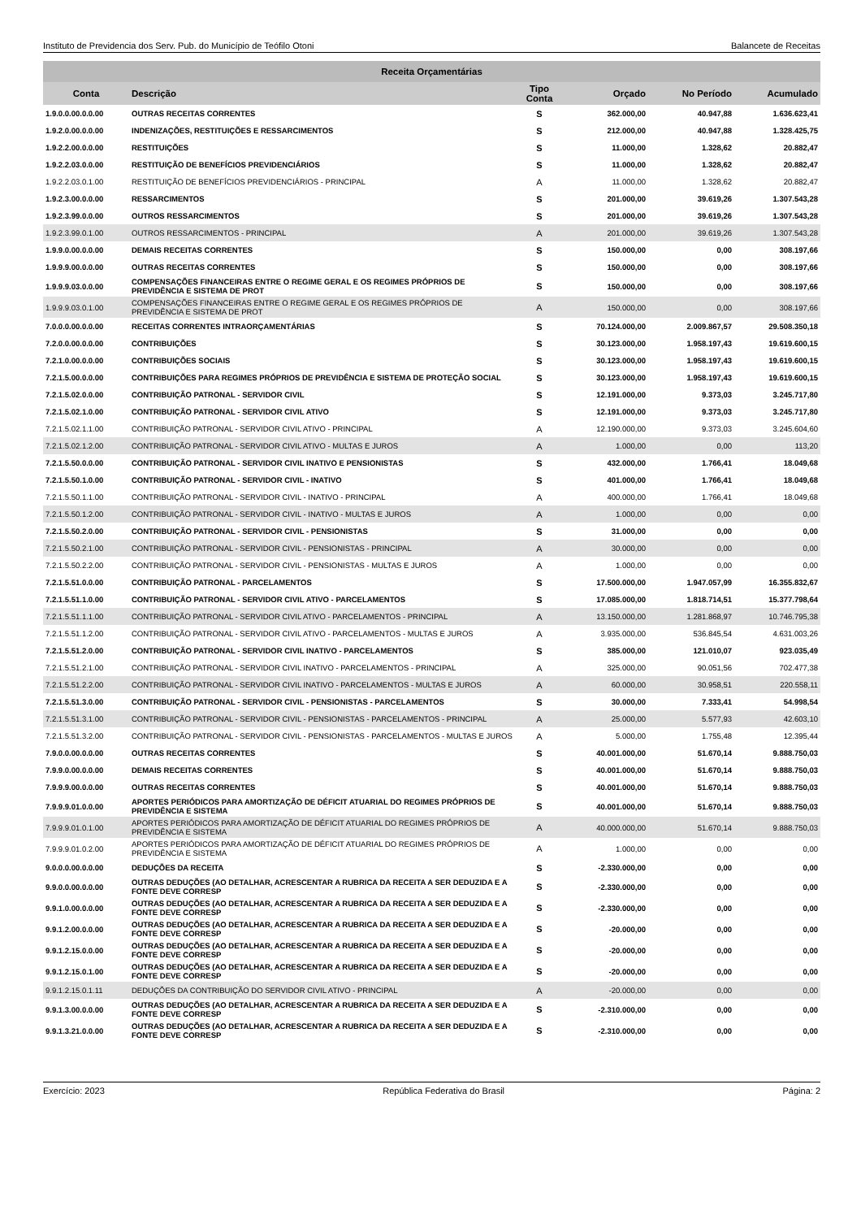Instituto de Previdencia dos Serv. Pub. do Município de Teófilo Otoni Balancete de Receitas
| Receita Orçamentárias | | | | | |
| --- | --- | --- | --- | --- | --- |
| Conta | Descrição | Tipo Conta | Orçado | No Período | Acumulado |
| 1.9.0.0.00.0.0.00 | OUTRAS RECEITAS CORRENTES | S | 362.000,00 | 40.947,88 | 1.636.623,41 |
| 1.9.2.0.00.0.0.00 | INDENIZAÇÕES, RESTITUIÇÕES E RESSARCIMENTOS | S | 212.000,00 | 40.947,88 | 1.328.425,75 |
| 1.9.2.2.00.0.0.00 | RESTITUIÇÕES | S | 11.000,00 | 1.328,62 | 20.882,47 |
| 1.9.2.2.03.0.0.00 | RESTITUIÇÃO DE BENEFÍCIOS PREVIDENCIÁRIOS | S | 11.000,00 | 1.328,62 | 20.882,47 |
| 1.9.2.2.03.0.1.00 | RESTITUIÇÃO DE BENEFÍCIOS PREVIDENCIÁRIOS - PRINCIPAL | A | 11.000,00 | 1.328,62 | 20.882,47 |
| 1.9.2.3.00.0.0.00 | RESSARCIMENTOS | S | 201.000,00 | 39.619,26 | 1.307.543,28 |
| 1.9.2.3.99.0.0.00 | OUTROS RESSARCIMENTOS | S | 201.000,00 | 39.619,26 | 1.307.543,28 |
| 1.9.2.3.99.0.1.00 | OUTROS RESSARCIMENTOS - PRINCIPAL | A | 201.000,00 | 39.619,26 | 1.307.543,28 |
| 1.9.9.0.00.0.0.00 | DEMAIS RECEITAS CORRENTES | S | 150.000,00 | 0,00 | 308.197,66 |
| 1.9.9.9.00.0.0.00 | OUTRAS RECEITAS CORRENTES | S | 150.000,00 | 0,00 | 308.197,66 |
| 1.9.9.9.03.0.0.00 | COMPENSAÇÕES FINANCEIRAS ENTRE O REGIME GERAL E OS REGIMES PRÓPRIOS DE PREVIDÊNCIA E SISTEMA DE PROT | S | 150.000,00 | 0,00 | 308.197,66 |
| 1.9.9.9.03.0.1.00 | COMPENSAÇÕES FINANCEIRAS ENTRE O REGIME GERAL E OS REGIMES PRÓPRIOS DE PREVIDÊNCIA E SISTEMA DE PROT | A | 150.000,00 | 0,00 | 308.197,66 |
| 7.0.0.0.00.0.0.00 | RECEITAS CORRENTES INTRAORÇAMENTÁRIAS | S | 70.124.000,00 | 2.009.867,57 | 29.508.350,18 |
| 7.2.0.0.00.0.0.00 | CONTRIBUIÇÕES | S | 30.123.000,00 | 1.958.197,43 | 19.619.600,15 |
| 7.2.1.0.00.0.0.00 | CONTRIBUIÇÕES SOCIAIS | S | 30.123.000,00 | 1.958.197,43 | 19.619.600,15 |
| 7.2.1.5.00.0.0.00 | CONTRIBUIÇÕES PARA REGIMES PRÓPRIOS DE PREVIDÊNCIA E SISTEMA DE PROTEÇÃO SOCIAL | S | 30.123.000,00 | 1.958.197,43 | 19.619.600,15 |
| 7.2.1.5.02.0.0.00 | CONTRIBUIÇÃO PATRONAL - SERVIDOR CIVIL | S | 12.191.000,00 | 9.373,03 | 3.245.717,80 |
| 7.2.1.5.02.1.0.00 | CONTRIBUIÇÃO PATRONAL - SERVIDOR CIVIL ATIVO | S | 12.191.000,00 | 9.373,03 | 3.245.717,80 |
| 7.2.1.5.02.1.1.00 | CONTRIBUIÇÃO PATRONAL - SERVIDOR CIVIL ATIVO - PRINCIPAL | A | 12.190.000,00 | 9.373,03 | 3.245.604,60 |
| 7.2.1.5.02.1.2.00 | CONTRIBUIÇÃO PATRONAL - SERVIDOR CIVIL ATIVO - MULTAS E JUROS | A | 1.000,00 | 0,00 | 113,20 |
| 7.2.1.5.50.0.0.00 | CONTRIBUIÇÃO PATRONAL - SERVIDOR CIVIL INATIVO E PENSIONISTAS | S | 432.000,00 | 1.766,41 | 18.049,68 |
| 7.2.1.5.50.1.0.00 | CONTRIBUIÇÃO PATRONAL - SERVIDOR CIVIL - INATIVO | S | 401.000,00 | 1.766,41 | 18.049,68 |
| 7.2.1.5.50.1.1.00 | CONTRIBUIÇÃO PATRONAL - SERVIDOR CIVIL - INATIVO - PRINCIPAL | A | 400.000,00 | 1.766,41 | 18.049,68 |
| 7.2.1.5.50.1.2.00 | CONTRIBUIÇÃO PATRONAL - SERVIDOR CIVIL - INATIVO - MULTAS E JUROS | A | 1.000,00 | 0,00 | 0,00 |
| 7.2.1.5.50.2.0.00 | CONTRIBUIÇÃO PATRONAL - SERVIDOR CIVIL - PENSIONISTAS | S | 31.000,00 | 0,00 | 0,00 |
| 7.2.1.5.50.2.1.00 | CONTRIBUIÇÃO PATRONAL - SERVIDOR CIVIL - PENSIONISTAS - PRINCIPAL | A | 30.000,00 | 0,00 | 0,00 |
| 7.2.1.5.50.2.2.00 | CONTRIBUIÇÃO PATRONAL - SERVIDOR CIVIL - PENSIONISTAS - MULTAS E JUROS | A | 1.000,00 | 0,00 | 0,00 |
| 7.2.1.5.51.0.0.00 | CONTRIBUIÇÃO PATRONAL - PARCELAMENTOS | S | 17.500.000,00 | 1.947.057,99 | 16.355.832,67 |
| 7.2.1.5.51.1.0.00 | CONTRIBUIÇÃO PATRONAL - SERVIDOR CIVIL ATIVO - PARCELAMENTOS | S | 17.085.000,00 | 1.818.714,51 | 15.377.798,64 |
| 7.2.1.5.51.1.1.00 | CONTRIBUIÇÃO PATRONAL - SERVIDOR CIVIL ATIVO - PARCELAMENTOS - PRINCIPAL | A | 13.150.000,00 | 1.281.868,97 | 10.746.795,38 |
| 7.2.1.5.51.1.2.00 | CONTRIBUIÇÃO PATRONAL - SERVIDOR CIVIL ATIVO - PARCELAMENTOS - MULTAS E JUROS | A | 3.935.000,00 | 536.845,54 | 4.631.003,26 |
| 7.2.1.5.51.2.0.00 | CONTRIBUIÇÃO PATRONAL - SERVIDOR CIVIL INATIVO - PARCELAMENTOS | S | 385.000,00 | 121.010,07 | 923.035,49 |
| 7.2.1.5.51.2.1.00 | CONTRIBUIÇÃO PATRONAL - SERVIDOR CIVIL INATIVO - PARCELAMENTOS - PRINCIPAL | A | 325.000,00 | 90.051,56 | 702.477,38 |
| 7.2.1.5.51.2.2.00 | CONTRIBUIÇÃO PATRONAL - SERVIDOR CIVIL INATIVO - PARCELAMENTOS - MULTAS E JUROS | A | 60.000,00 | 30.958,51 | 220.558,11 |
| 7.2.1.5.51.3.0.00 | CONTRIBUIÇÃO PATRONAL - SERVIDOR CIVIL - PENSIONISTAS - PARCELAMENTOS | S | 30.000,00 | 7.333,41 | 54.998,54 |
| 7.2.1.5.51.3.1.00 | CONTRIBUIÇÃO PATRONAL - SERVIDOR CIVIL - PENSIONISTAS - PARCELAMENTOS - PRINCIPAL | A | 25.000,00 | 5.577,93 | 42.603,10 |
| 7.2.1.5.51.3.2.00 | CONTRIBUIÇÃO PATRONAL - SERVIDOR CIVIL - PENSIONISTAS - PARCELAMENTOS - MULTAS E JUROS | A | 5.000,00 | 1.755,48 | 12.395,44 |
| 7.9.0.0.00.0.0.00 | OUTRAS RECEITAS CORRENTES | S | 40.001.000,00 | 51.670,14 | 9.888.750,03 |
| 7.9.9.0.00.0.0.00 | DEMAIS RECEITAS CORRENTES | S | 40.001.000,00 | 51.670,14 | 9.888.750,03 |
| 7.9.9.9.00.0.0.00 | OUTRAS RECEITAS CORRENTES | S | 40.001.000,00 | 51.670,14 | 9.888.750,03 |
| 7.9.9.9.01.0.0.00 | APORTES PERIÓDICOS PARA AMORTIZAÇÃO DE DÉFICIT ATUARIAL DO REGIMES PRÓPRIOS DE PREVIDÊNCIA E SISTEMA | S | 40.001.000,00 | 51.670,14 | 9.888.750,03 |
| 7.9.9.9.01.0.1.00 | APORTES PERIÓDICOS PARA AMORTIZAÇÃO DE DÉFICIT ATUARIAL DO REGIMES PRÓPRIOS DE PREVIDÊNCIA E SISTEMA | A | 40.000.000,00 | 51.670,14 | 9.888.750,03 |
| 7.9.9.9.01.0.2.00 | APORTES PERIÓDICOS PARA AMORTIZAÇÃO DE DÉFICIT ATUARIAL DO REGIMES PRÓPRIOS DE PREVIDÊNCIA E SISTEMA | A | 1.000,00 | 0,00 | 0,00 |
| 9.0.0.0.00.0.0.00 | DEDUÇÕES DA RECEITA | S | -2.330.000,00 | 0,00 | 0,00 |
| 9.9.0.0.00.0.0.00 | OUTRAS DEDUÇÕES (AO DETALHAR, ACRESCENTAR A RUBRICA DA RECEITA A SER DEDUZIDA E A FONTE DEVE CORRESP | S | -2.330.000,00 | 0,00 | 0,00 |
| 9.9.1.0.00.0.0.00 | OUTRAS DEDUÇÕES (AO DETALHAR, ACRESCENTAR A RUBRICA DA RECEITA A SER DEDUZIDA E A FONTE DEVE CORRESP | S | -2.330.000,00 | 0,00 | 0,00 |
| 9.9.1.2.00.0.0.00 | OUTRAS DEDUÇÕES (AO DETALHAR, ACRESCENTAR A RUBRICA DA RECEITA A SER DEDUZIDA E A FONTE DEVE CORRESP | S | -20.000,00 | 0,00 | 0,00 |
| 9.9.1.2.15.0.0.00 | OUTRAS DEDUÇÕES (AO DETALHAR, ACRESCENTAR A RUBRICA DA RECEITA A SER DEDUZIDA E A FONTE DEVE CORRESP | S | -20.000,00 | 0,00 | 0,00 |
| 9.9.1.2.15.0.1.00 | OUTRAS DEDUÇÕES (AO DETALHAR, ACRESCENTAR A RUBRICA DA RECEITA A SER DEDUZIDA E A FONTE DEVE CORRESP | S | -20.000,00 | 0,00 | 0,00 |
| 9.9.1.2.15.0.1.11 | DEDUÇÕES DA CONTRIBUIÇÃO DO SERVIDOR CIVIL ATIVO - PRINCIPAL | A | -20.000,00 | 0,00 | 0,00 |
| 9.9.1.3.00.0.0.00 | OUTRAS DEDUÇÕES (AO DETALHAR, ACRESCENTAR A RUBRICA DA RECEITA A SER DEDUZIDA E A FONTE DEVE CORRESP | S | -2.310.000,00 | 0,00 | 0,00 |
| 9.9.1.3.21.0.0.00 | OUTRAS DEDUÇÕES (AO DETALHAR, ACRESCENTAR A RUBRICA DA RECEITA A SER DEDUZIDA E A FONTE DEVE CORRESP | S | -2.310.000,00 | 0,00 | 0,00 |
Exercício: 2023 República Federativa do Brasil Página: 2